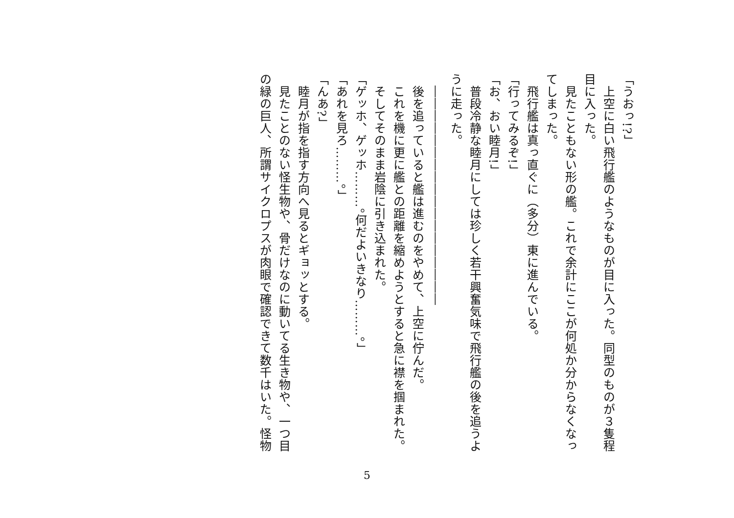「うおっ!?」
　上空に白い飛行艦のようなものが目に入った。同型のものが３隻程目に入った。
　見たこともない形の艦。これで余計にここが何処か分からなくなってしまった。
　飛行艦は真っ直ぐに（多分）東に進んでいる。
「行ってみるぞ!」
「お、おい睦月!」
　普段冷静な睦月にしては珍しく若干興奮気味で飛行艦の後を追うように走った。
　――――――――――――――――――
　後を追っていると艦は進むのをやめて、上空に佇んだ。
　これを機に更に艦との距離を縮めようとすると急に襟を掴まれた。
　そしてそのまま岩陰に引き込まれた。
「ゲッホ、ゲッホ………。何だよいきなり………。」
「あれを見ろ………。」
「んあ?」
　睦月が指を指す方向へ見るとギョッとする。
　見たことのない怪生物や、骨だけなのに動いてる生き物や、一つ目の緑の巨人、所謂サイクロプスが肉眼で確認できて数千はいた。怪物
5